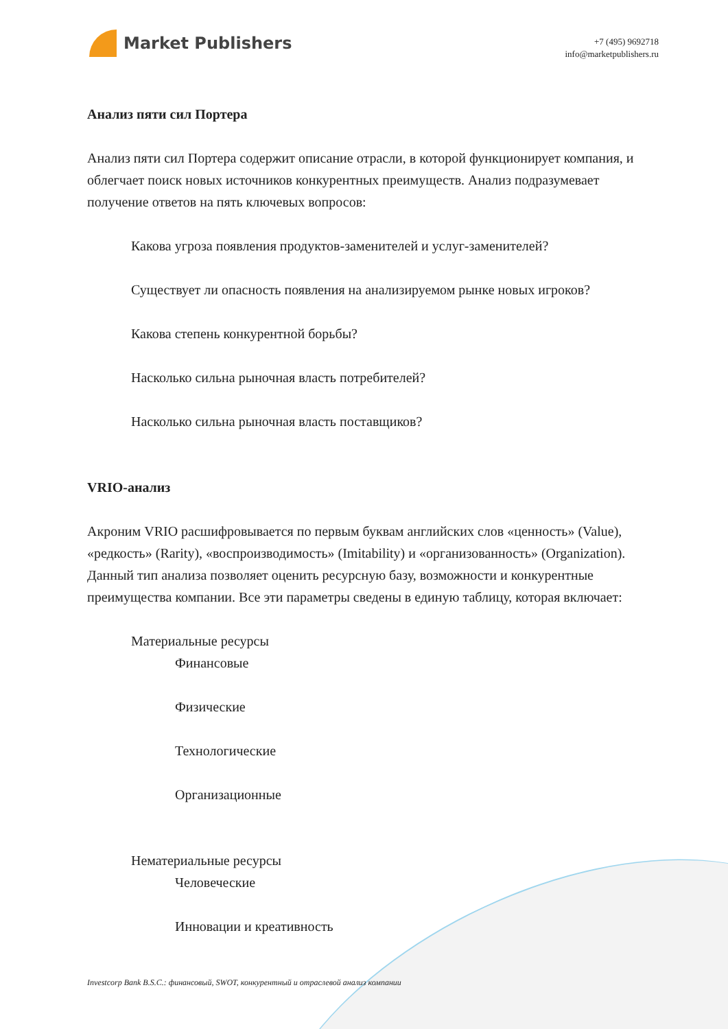Market Publishers
+7 (495) 9692718
info@marketpublishers.ru
Анализ пяти сил Портера
Анализ пяти сил Портера содержит описание отрасли, в которой функционирует компания, и облегчает поиск новых источников конкурентных преимуществ. Анализ подразумевает получение ответов на пять ключевых вопросов:
Какова угроза появления продуктов-заменителей и услуг-заменителей?
Существует ли опасность появления на анализируемом рынке новых игроков?
Какова степень конкурентной борьбы?
Насколько сильна рыночная власть потребителей?
Насколько сильна рыночная власть поставщиков?
VRIO-анализ
Акроним VRIO расшифровывается по первым буквам английских слов «ценность» (Value), «редкость» (Rarity), «воспроизводимость» (Imitability) и «организованность» (Organization). Данный тип анализа позволяет оценить ресурсную базу, возможности и конкурентные преимущества компании. Все эти параметры сведены в единую таблицу, которая включает:
Материальные ресурсы
Финансовые
Физические
Технологические
Организационные
Нематериальные ресурсы
Человеческие
Инновации и креативность
Investcorp Bank B.S.C.: финансовый, SWOT, конкурентный и отраслевой анализ компании